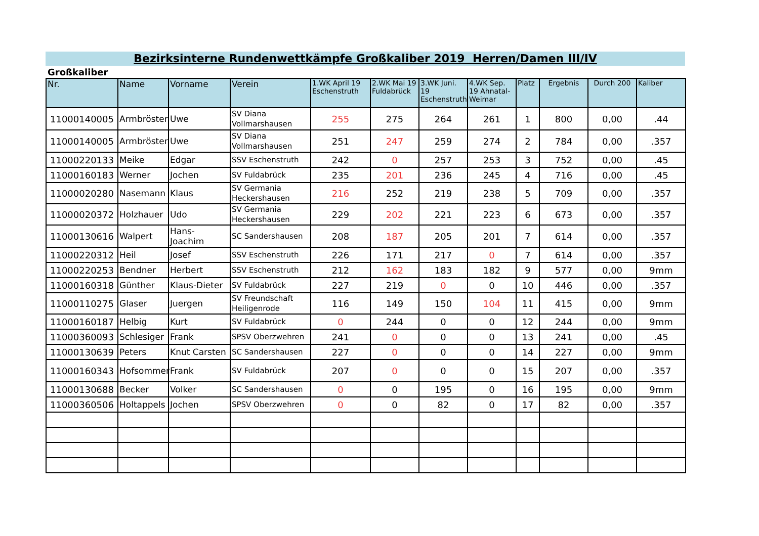Bezirksinterne Rundenwettkämpfe Großkaliber 2019 Herren/Damen III/IV
Großkaliber
| Nr. | Name | Vorname | Verein | 1.WK April 19 Eschenstruth | 2.WK Mai 19 Fuldabrück | 3.WK Juni. 19 Eschenstruth | 4.WK Sep. 19 Ahnatal-Weimar | Platz | Ergebnis | Durch 200 | Kaliber |
| --- | --- | --- | --- | --- | --- | --- | --- | --- | --- | --- | --- |
| 11000140005 | Armbröster | Uwe | SV Diana Vollmarshausen | 255 | 275 | 264 | 261 | 1 | 800 | 0,00 | .44 |
| 11000140005 | Armbröster | Uwe | SV Diana Vollmarshausen | 251 | 247 | 259 | 274 | 2 | 784 | 0,00 | .357 |
| 11000220133 | Meike | Edgar | SSV Eschenstruth | 242 | 0 | 257 | 253 | 3 | 752 | 0,00 | .45 |
| 11000160183 | Werner | Jochen | SV Fuldabrück | 235 | 201 | 236 | 245 | 4 | 716 | 0,00 | .45 |
| 11000020280 | Nasemann | Klaus | SV Germania Heckershausen | 216 | 252 | 219 | 238 | 5 | 709 | 0,00 | .357 |
| 11000020372 | Holzhauer | Udo | SV Germania Heckershausen | 229 | 202 | 221 | 223 | 6 | 673 | 0,00 | .357 |
| 11000130616 | Walpert | Hans-Joachim | SC Sandershausen | 208 | 187 | 205 | 201 | 7 | 614 | 0,00 | .357 |
| 11000220312 | Heil | Josef | SSV Eschenstruth | 226 | 171 | 217 | 0 | 7 | 614 | 0,00 | .357 |
| 11000220253 | Bendner | Herbert | SSV Eschenstruth | 212 | 162 | 183 | 182 | 9 | 577 | 0,00 | 9mm |
| 11000160318 | Günther | Klaus-Dieter | SV Fuldabrück | 227 | 219 | 0 | 0 | 10 | 446 | 0,00 | .357 |
| 11000110275 | Glaser | Juergen | SV Freundschaft Heiligenrode | 116 | 149 | 150 | 104 | 11 | 415 | 0,00 | 9mm |
| 11000160187 | Helbig | Kurt | SV Fuldabrück | 0 | 244 | 0 | 0 | 12 | 244 | 0,00 | 9mm |
| 11000360093 | Schlesiger | Frank | SPSV Oberzwehren | 241 | 0 | 0 | 0 | 13 | 241 | 0,00 | .45 |
| 11000130639 | Peters | Knut Carsten | SC Sandershausen | 227 | 0 | 0 | 0 | 14 | 227 | 0,00 | 9mm |
| 11000160343 | Hofsommer | Frank | SV Fuldabrück | 207 | 0 | 0 | 0 | 15 | 207 | 0,00 | .357 |
| 11000130688 | Becker | Volker | SC Sandershausen | 0 | 0 | 195 | 0 | 16 | 195 | 0,00 | 9mm |
| 11000360506 | Holtappels | Jochen | SPSV Oberzwehren | 0 | 0 | 82 | 0 | 17 | 82 | 0,00 | .357 |